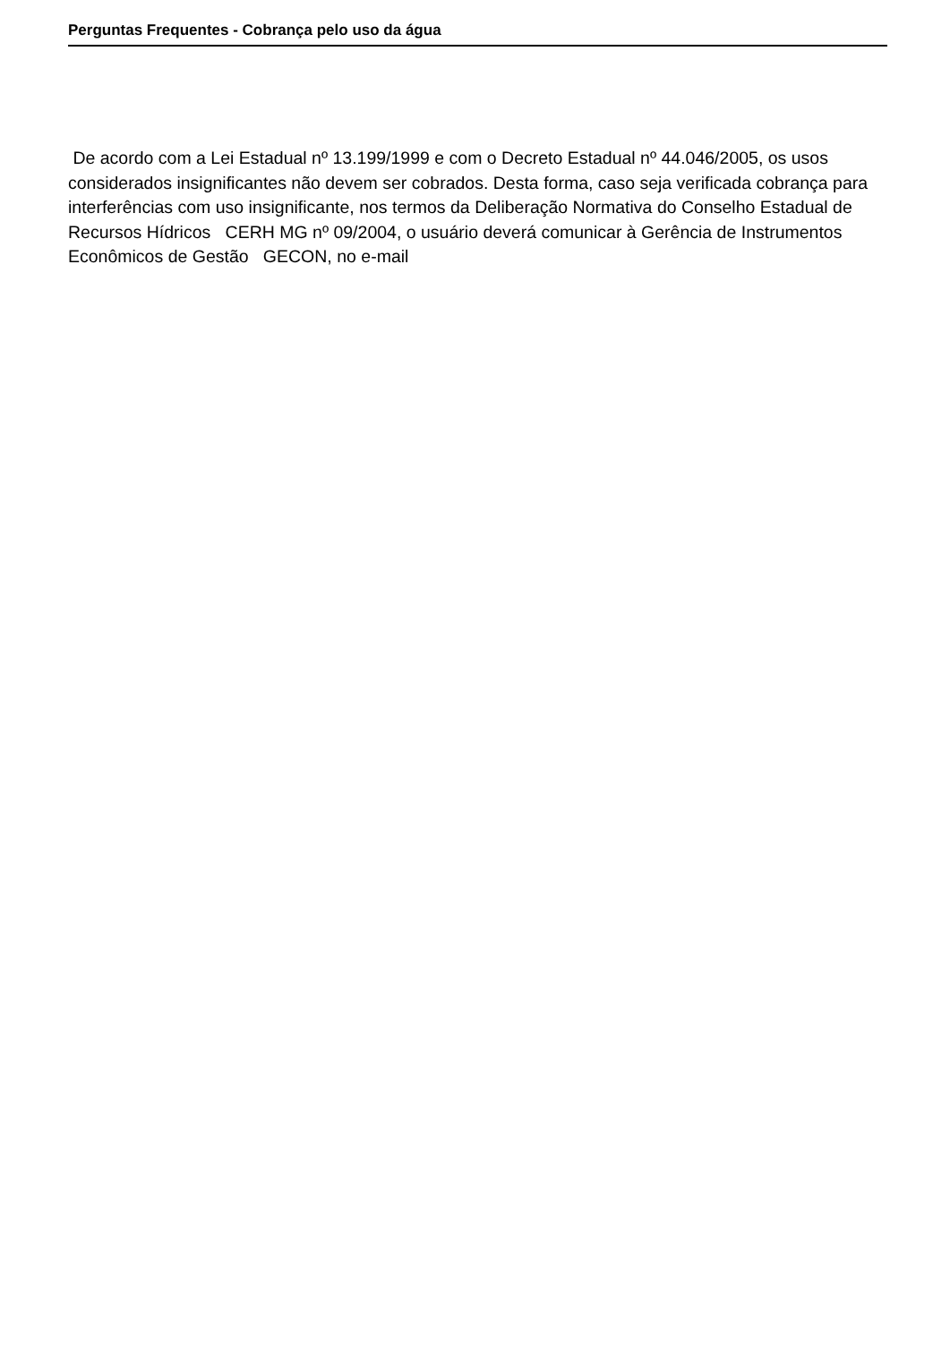Perguntas Frequentes - Cobrança pelo uso da água
De acordo com a Lei Estadual nº 13.199/1999 e com o Decreto Estadual nº 44.046/2005, os usos considerados insignificantes não devem ser cobrados. Desta forma, caso seja verificada cobrança para interferências com uso insignificante, nos termos da Deliberação Normativa do Conselho Estadual de Recursos Hídricos CERH MG nº 09/2004, o usuário deverá comunicar à Gerência de Instrumentos Econômicos de Gestão GECON, no e-mail